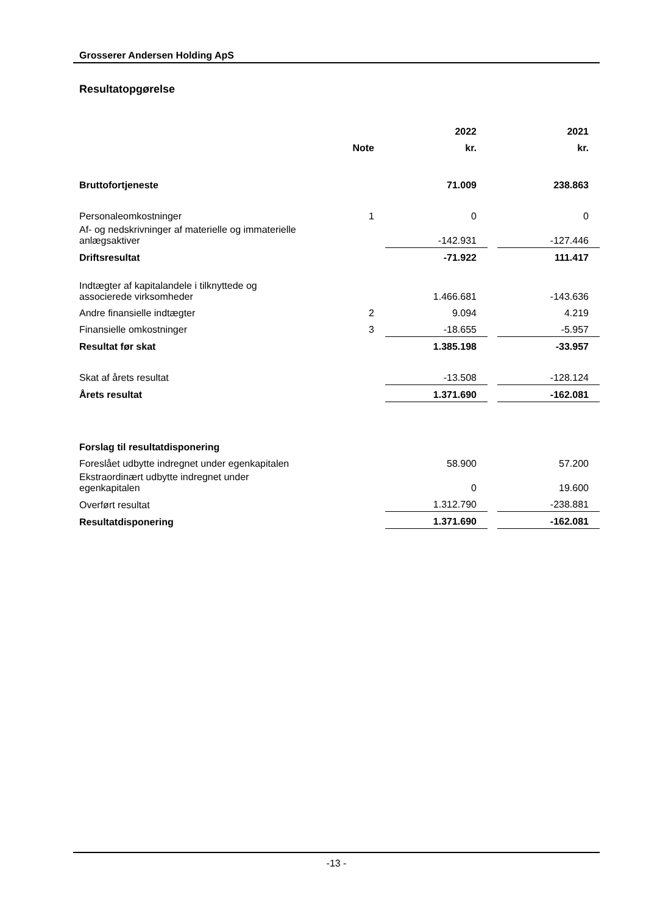Grosserer Andersen Holding ApS
Resultatopgørelse
| | | 2022 | | 2021 |
| | Note | kr. | | kr. |
| Bruttofortjeneste | | 71.009 | | 238.863 |
| Personaleomkostninger | 1 | 0 | | 0 |
| Af- og nedskrivninger af materielle og immaterielle anlægsaktiver | | -142.931 | | -127.446 |
| Driftsresultat | | -71.922 | | 111.417 |
| Indtægter af kapitalandele i tilknyttede og associerede virksomheder | | 1.466.681 | | -143.636 |
| Andre finansielle indtægter | 2 | 9.094 | | 4.219 |
| Finansielle omkostninger | 3 | -18.655 | | -5.957 |
| Resultat før skat | | 1.385.198 | | -33.957 |
| Skat af årets resultat | | -13.508 | | -128.124 |
| Årets resultat | | 1.371.690 | | -162.081 |
| Forslag til resultatdisponering | | | | |
| Foreslået udbytte indregnet under egenkapitalen | | 58.900 | | 57.200 |
| Ekstraordinært udbytte indregnet under egenkapitalen | | 0 | | 19.600 |
| Overført resultat | | 1.312.790 | | -238.881 |
| Resultatdisponering | | 1.371.690 | | -162.081 |
-13 -